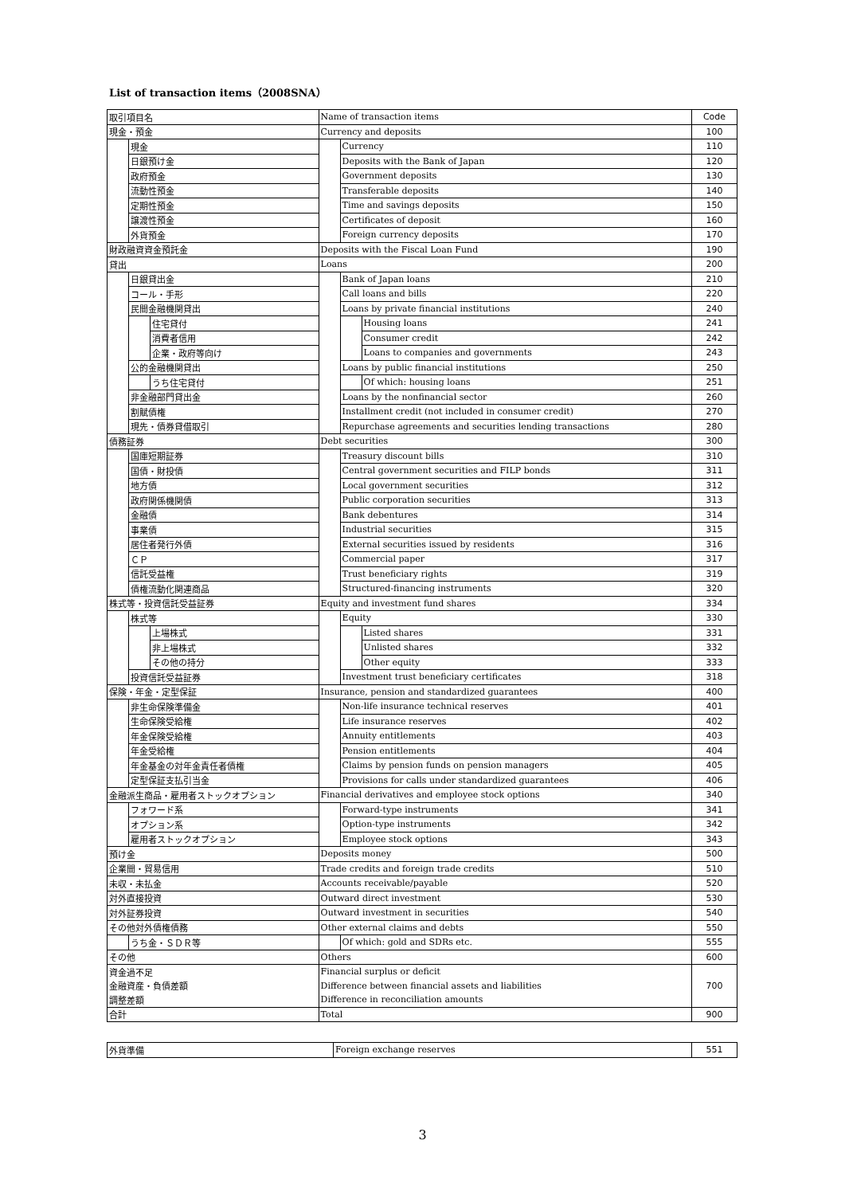List of transaction items（2008SNA）
| 取引項目名 | | | Name of transaction items | | | Code |
| 現金・預金 | | | Currency and deposits | | | 100 |
| | 現金 | | | Currency | | 110 |
| | 日銀預け金 | | | Deposits with the Bank of Japan | | 120 |
| | 政府預金 | | | Government deposits | | 130 |
| | 流動性預金 | | | Transferable deposits | | 140 |
| | 定期性預金 | | | Time and savings deposits | | 150 |
| | 譲渡性預金 | | | Certificates of deposit | | 160 |
| | 外貨預金 | | | Foreign currency deposits | | 170 |
| 財政融資資金預託金 | | | Deposits with the Fiscal Loan Fund | | | 190 |
| 貸出 | | | Loans | | | 200 |
| | 日銀貸出金 | | | Bank of Japan loans | | 210 |
| | コール・手形 | | | Call loans and bills | | 220 |
| | 民間金融機関貸出 | | | Loans by private financial institutions | | 240 |
| | | 住宅貸付 | | | Housing loans | 241 |
| | | 消費者信用 | | | Consumer credit | 242 |
| | | 企業・政府等向け | | | Loans to companies and governments | 243 |
| | 公的金融機関貸出 | | | Loans by public financial institutions | | 250 |
| | | うち住宅貸付 | | | Of which: housing loans | 251 |
| | 非金融部門貸出金 | | | Loans by the nonfinancial sector | | 260 |
| | 割賦債権 | | | Installment credit (not included in consumer credit) | | 270 |
| | 現先・債券貸借取引 | | | Repurchase agreements and securities lending transactions | | 280 |
| 債務証券 | | | Debt securities | | | 300 |
| | 国庫短期証券 | | | Treasury discount bills | | 310 |
| | 国債・財投債 | | | Central government securities and FILP bonds | | 311 |
| | 地方債 | | | Local government securities | | 312 |
| | 政府関係機関債 | | | Public corporation securities | | 313 |
| | 金融債 | | | Bank debentures | | 314 |
| | 事業債 | | | Industrial securities | | 315 |
| | 居住者発行外債 | | | External securities issued by residents | | 316 |
| | ＣＰ | | | Commercial paper | | 317 |
| | 信託受益権 | | | Trust beneficiary rights | | 319 |
| | 債権流動化関連商品 | | | Structured-financing instruments | | 320 |
| 株式等・投資信託受益証券 | | | Equity and investment fund shares | | | 334 |
| | 株式等 | | | Equity | | 330 |
| | | 上場株式 | | | Listed shares | 331 |
| | | 非上場株式 | | | Unlisted shares | 332 |
| | | その他の持分 | | | Other equity | 333 |
| | 投資信託受益証券 | | | Investment trust beneficiary certificates | | 318 |
| 保険・年金・定型保証 | | | Insurance, pension and standardized guarantees | | | 400 |
| | 非生命保険準備金 | | | Non-life insurance technical reserves | | 401 |
| | 生命保険受給権 | | | Life insurance reserves | | 402 |
| | 年金保険受給権 | | | Annuity entitlements | | 403 |
| | 年金受給権 | | | Pension entitlements | | 404 |
| | 年金基金の対年金責任者債権 | | | Claims by pension funds on pension managers | | 405 |
| | 定型保証支払引当金 | | | Provisions for calls under standardized guarantees | | 406 |
| 金融派生商品・雇用者ストックオプション | | | Financial derivatives and employee stock options | | | 340 |
| | フォワード系 | | | Forward-type instruments | | 341 |
| | オプション系 | | | Option-type instruments | | 342 |
| | 雇用者ストックオプション | | | Employee stock options | | 343 |
| 預け金 | | | Deposits money | | | 500 |
| 企業間・貿易信用 | | | Trade credits and foreign trade credits | | | 510 |
| 未収・未払金 | | | Accounts receivable/payable | | | 520 |
| 対外直接投資 | | | Outward direct investment | | | 530 |
| 対外証券投資 | | | Outward investment in securities | | | 540 |
| その他対外債権債務 | | | Other external claims and debts | | | 550 |
| | うち金・ＳＤＲ等 | | | Of which: gold and SDRs etc. | | 555 |
| その他 | | | Others | | | 600 |
| 資金過不足 | | | Financial surplus or deficit | | | 700 |
| 金融資産・負債差額 | | | Difference between financial assets and liabilities | | | |
| 調整差額 | | | Difference in reconciliation amounts | | | |
| 合計 | | | Total | | | 900 |
| 外貨準備 | Foreign exchange reserves | 551 |
3